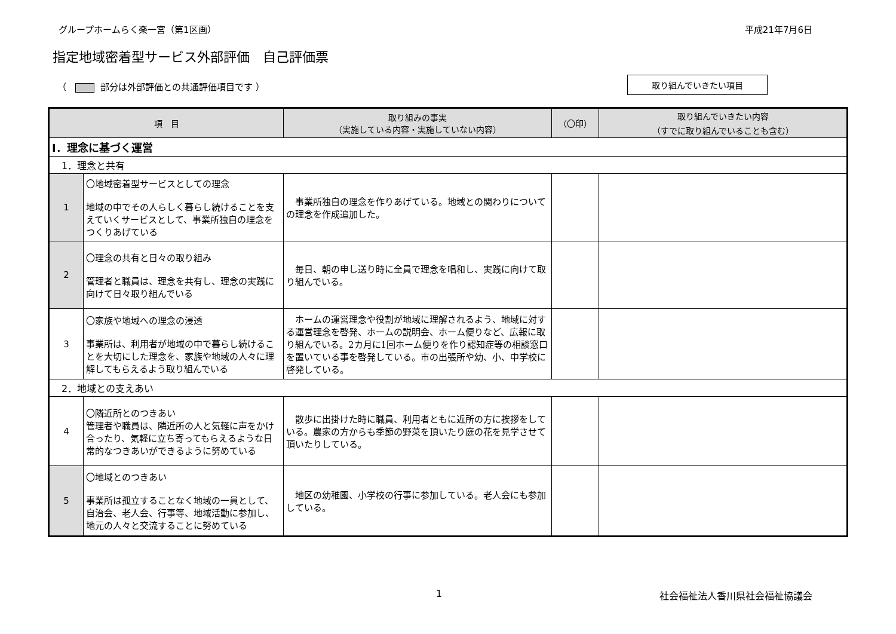グループホームらく楽一宮（第1区画） 平成21年7月6日
指定地域密着型サービス外部評価　自己評価票
（ 部分は外部評価との共通評価項目です ） 取り組んでいきたい項目
| 項 目 | | 取り組みの事実 （実施している内容・実施していない内容） | （〇印） | 取り組んでいきたい内容 （すでに取り組んでいることも含む） |
| --- | --- | --- | --- | --- |
| Ⅰ．理念に基づく運営 | | | | |
| 1．理念と共有 | | | | |
| 1 | 〇地域密着型サービスとしての理念 地域の中でその人らしく暮らし続けることを支えていくサービスとして、事業所独自の理念をつくりあげている | 事業所独自の理念を作りあげている。地域との関わりについての理念を作成追加した。 | | |
| 2 | 〇理念の共有と日々の取り組み 管理者と職員は、理念を共有し、理念の実践に向けて日々取り組んでいる | 毎日、朝の申し送り時に全員で理念を唱和し、実践に向けて取り組んでいる。 | | |
| 3 | 〇家族や地域への理念の浸透 事業所は、利用者が地域の中で暮らし続けることを大切にした理念を、家族や地域の人々に理解してもらえるよう取り組んでいる | ホームの運営理念や役割が地域に理解されるよう、地域に対する運営理念を啓発、ホームの説明会、ホーム便りなど、広報に取り組んでいる。2カ月に1回ホーム便りを作り認知症等の相談窓口を置いている事を啓発している。市の出張所や幼、小、中学校に啓発している。 | | |
| 2．地域との支えあい | | | | |
| 4 | 〇隣近所とのつきあい 管理者や職員は、隣近所の人と気軽に声をかけ合ったり、気軽に立ち寄ってもらえるような日常的なつきあいができるように努めている | 散歩に出掛けた時に職員、利用者ともに近所の方に挨拶をしている。農家の方からも季節の野菜を頂いたり庭の花を見学させて頂いたりしている。 | | |
| 5 | 〇地域とのつきあい 事業所は孤立することなく地域の一員として、自治会、老人会、行事等、地域活動に参加し、地元の人々と交流することに努めている | 地区の幼稚園、小学校の行事に参加している。老人会にも参加している。 | | |
1 社会福祉法人香川県社会福祉協議会